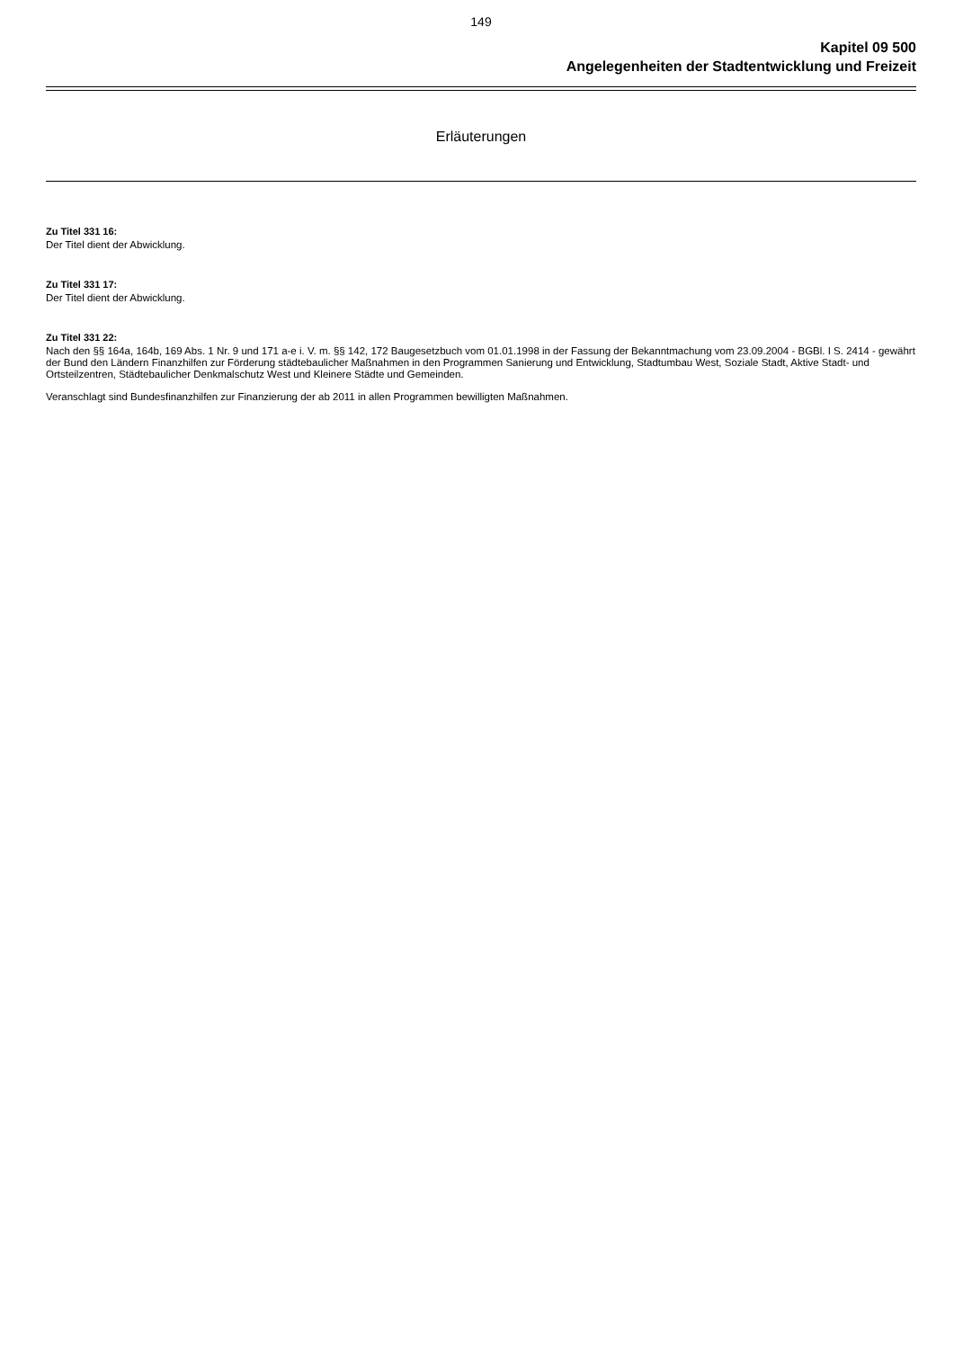149
Kapitel 09 500
Angelegenheiten der Stadtentwicklung und Freizeit
Erläuterungen
Zu Titel 331 16:
Der Titel dient der Abwicklung.
Zu Titel 331 17:
Der Titel dient der Abwicklung.
Zu Titel 331 22:
Nach den §§ 164a, 164b, 169 Abs. 1 Nr. 9 und 171 a-e i. V. m. §§ 142, 172 Baugesetzbuch vom 01.01.1998 in der Fassung der Bekanntmachung vom 23.09.2004 - BGBl. I S. 2414 - gewährt der Bund den Ländern Finanzhilfen zur Förderung städtebaulicher Maßnahmen in den Programmen Sanierung und Entwicklung, Stadtumbau West, Soziale Stadt, Aktive Stadt- und Ortsteilzentren, Städtebaulicher Denkmalschutz West und Kleinere Städte und Gemeinden.
Veranschlagt sind Bundesfinanzhilfen zur Finanzierung der ab 2011 in allen Programmen bewilligten Maßnahmen.